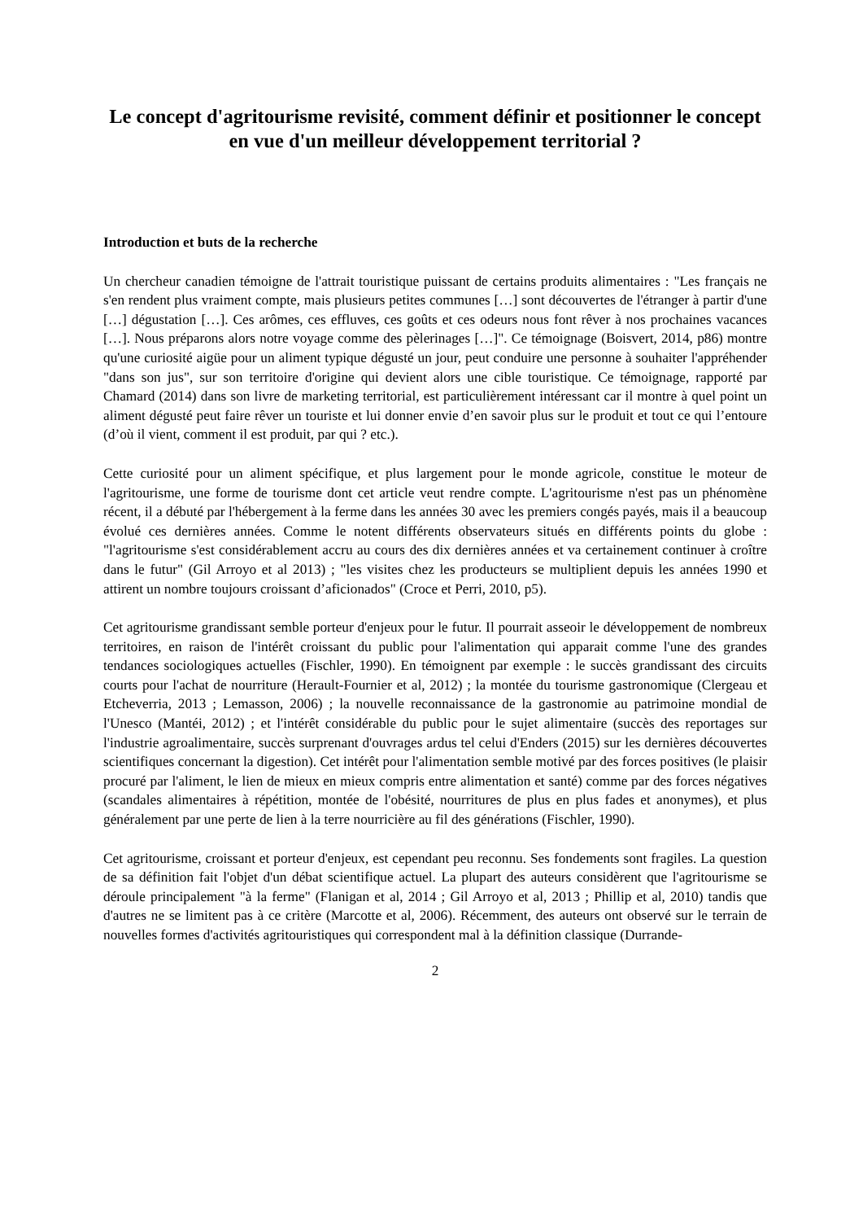Le concept d'agritourisme revisité, comment définir et positionner le concept en vue d'un meilleur développement territorial ?
Introduction et buts de la recherche
Un chercheur canadien témoigne de l'attrait touristique puissant de certains produits alimentaires : "Les français ne s'en rendent plus vraiment compte, mais plusieurs petites communes […] sont découvertes de l'étranger à partir d'une […] dégustation […]. Ces arômes, ces effluves, ces goûts et ces odeurs nous font rêver à nos prochaines vacances […]. Nous préparons alors notre voyage comme des pèlerinages […]". Ce témoignage (Boisvert, 2014, p86) montre qu'une curiosité aigüe pour un aliment typique dégusté un jour, peut conduire une personne à souhaiter l'appréhender "dans son jus", sur son territoire d'origine qui devient alors une cible touristique. Ce témoignage, rapporté par Chamard (2014) dans son livre de marketing territorial, est particulièrement intéressant car il montre à quel point un aliment dégusté peut faire rêver un touriste et lui donner envie d’en savoir plus sur le produit et tout ce qui l’entoure (d’où il vient, comment il est produit, par qui ? etc.).
Cette curiosité pour un aliment spécifique, et plus largement pour le monde agricole, constitue le moteur de l'agritourisme, une forme de tourisme dont cet article veut rendre compte. L'agritourisme n'est pas un phénomène récent, il a débuté par l'hébergement à la ferme dans les années 30 avec les premiers congés payés, mais il a beaucoup évolué ces dernières années. Comme le notent différents observateurs situés en différents points du globe : "l'agritourisme s'est considérablement accru au cours des dix dernières années et va certainement continuer à croître dans le futur" (Gil Arroyo et al 2013) ; "les visites chez les producteurs se multiplient depuis les années 1990 et attirent un nombre toujours croissant d’aficionados" (Croce et Perri, 2010, p5).
Cet agritourisme grandissant semble porteur d'enjeux pour le futur. Il pourrait asseoir le développement de nombreux territoires, en raison de l'intérêt croissant du public pour l'alimentation qui apparait comme l'une des grandes tendances sociologiques actuelles (Fischler, 1990). En témoignent par exemple : le succès grandissant des circuits courts pour l'achat de nourriture (Herault-Fournier et al, 2012) ; la montée du tourisme gastronomique (Clergeau et Etcheverria, 2013 ; Lemasson, 2006) ; la nouvelle reconnaissance de la gastronomie au patrimoine mondial de l'Unesco (Mantéi, 2012) ; et l'intérêt considérable du public pour le sujet alimentaire (succès des reportages sur l'industrie agroalimentaire, succès surprenant d'ouvrages ardus tel celui d'Enders (2015) sur les dernières découvertes scientifiques concernant la digestion). Cet intérêt pour l'alimentation semble motivé par des forces positives (le plaisir procuré par l'aliment, le lien de mieux en mieux compris entre alimentation et santé) comme par des forces négatives (scandales alimentaires à répétition, montée de l'obésité, nourritures de plus en plus fades et anonymes), et plus généralement par une perte de lien à la terre nourricière au fil des générations (Fischler, 1990).
Cet agritourisme, croissant et porteur d'enjeux, est cependant peu reconnu. Ses fondements sont fragiles. La question de sa définition fait l'objet d'un débat scientifique actuel. La plupart des auteurs considèrent que l'agritourisme se déroule principalement "à la ferme" (Flanigan et al, 2014 ; Gil Arroyo et al, 2013 ; Phillip et al, 2010) tandis que d'autres ne se limitent pas à ce critère (Marcotte et al, 2006). Récemment, des auteurs ont observé sur le terrain de nouvelles formes d'activités agritouristiques qui correspondent mal à la définition classique (Durrande-
2